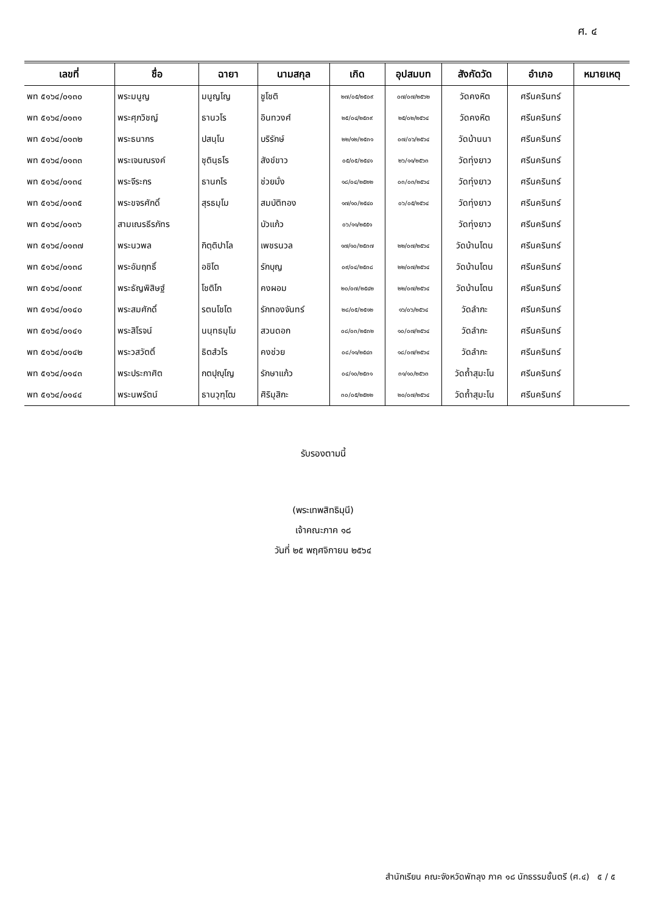ศ. ๔
| เลขที่ | ชื่อ | ฉายา | นามสกุล | เกิด | อุปสมบท | สังกัดวัด | อำเภอ | หมายเหตุ |
| --- | --- | --- | --- | --- | --- | --- | --- | --- |
| พท ๕๑๖๔/๐๑๓๐ | พระมนูญ | มนูญโญ | ชูโชติ | ๒๗/๐๕/๒๕๐๙ | ๐๗/๐๗/๒๕๖๒ | วัดคงหิต | ศรีนครินทร์ | |
| พท ๕๑๖๔/๐๑๓๑ | พระศุภวิชญ์ | ธานวโร | อินทวงศ์ | ๒๕/๐๔/๒๕๓๙ | ๒๕/๐๒/๒๕๖๔ | วัดคงหิต | ศรีนครินทร์ | |
| พท ๕๑๖๔/๐๑๓๒ | พระธนากร | ปสนฺโน | บริรักษ์ | ๒๒/๑๒/๒๕๓๑ | ๐๗/๐๖/๒๕๖๔ | วัดบ้านนา | ศรีนครินทร์ | |
| พท ๕๑๖๔/๐๑๓๓ | พระเจนณรงค์ | ชุตินฺธโร | สังข์ขาว | ๐๕/๐๕/๒๕๔๑ | ๒๖/๑๑/๒๕๖๓ | วัดทุ่งยาว | ศรีนครินทร์ | |
| พท ๕๑๖๔/๐๑๓๔ | พระจีระกร | ธานกโร | ช่วยมั่ง | ๑๘/๐๔/๒๕๒๒ | ๐๓/๐๓/๒๕๖๔ | วัดทุ่งยาว | ศรีนครินทร์ | |
| พท ๕๑๖๔/๐๑๓๕ | พระขจรศักดิ์ | สุรธมฺโม | สมบัติทอง | ๑๗/๑๐/๒๕๔๐ | ๐๖/๐๕/๒๕๖๔ | วัดทุ่งยาว | ศรีนครินทร์ | |
| พท ๕๑๖๔/๐๑๓๖ | สามเณรธีรภัทร | | บัวแก้ว | ๐๖/๑๑/๒๕๕๑ | | วัดทุ่งยาว | ศรีนครินทร์ | |
| พท ๕๑๖๔/๐๑๓๗ | พระนวพล | กิตฺติปาโล | เพชรนวล | ๑๗/๑๐/๒๕๓๗ | ๒๒/๐๗/๒๕๖๔ | วัดบ้านโตน | ศรีนครินทร์ | |
| พท ๕๑๖๔/๐๑๓๘ | พระอัมฤทธิ์ | อชิโต | รักบุญ | ๐๙/๐๔/๒๕๓๘ | ๒๒/๐๗/๒๕๖๔ | วัดบ้านโตน | ศรีนครินทร์ | |
| พท ๕๑๖๔/๐๑๓๙ | พระธัญพิสิษฐ์ | โชติโก | คงผอม | ๒๐/๐๗/๒๕๔๒ | ๒๒/๐๗/๒๕๖๔ | วัดบ้านโตน | ศรีนครินทร์ | |
| พท ๕๑๖๔/๐๑๔๐ | พระสมศักดิ์ | รตนโชโต | รักทองจันทร์ | ๒๘/๐๕/๒๕๑๒ | ๑๖/๐๖/๒๕๖๔ | วัดลำกะ | ศรีนครินทร์ | |
| พท ๕๑๖๔/๐๑๔๑ | พระสิโรจน์ | นนฺทธมฺโม | สวนดอก | ๐๘/๐๓/๒๕๓๒ | ๑๐/๐๗/๒๕๖๔ | วัดลำกะ | ศรีนครินทร์ | |
| พท ๕๑๖๔/๐๑๔๒ | พระวสวัตติ์ | ธิตสํวโร | คงช่วย | ๐๘/๑๑/๒๕๔๓ | ๑๘/๐๗/๒๕๖๔ | วัดลำกะ | ศรีนครินทร์ | |
| พท ๕๑๖๔/๐๑๔๓ | พระประกาศิต | กตปุญฺโญ | รักษาแก้ว | ๐๔/๑๐/๒๕๓๑ | ๓๑/๑๐/๒๕๖๓ | วัดถ้ำสุมะโน | ศรีนครินทร์ | |
| พท ๕๑๖๔/๐๑๔๔ | พระนพรัตน์ | ธานวุฑฺโฒ | ศิริมุสิกะ | ๓๐/๐๕/๒๕๒๒ | ๒๐/๐๗/๒๕๖๔ | วัดถ้ำสุมะโน | ศรีนครินทร์ | |
รับรองตามนี้
(พระเทพสิทธิมุนี)
เจ้าคณะภาค ๑๘
วันที่ ๒๕ พฤศจิกายน ๒๕๖๔
สำนักเรียน คณะจังหวัดพัทลุง ภาค ๑๘ นักธรรมชั้นตรี (ศ.๔) ๕ / ๕